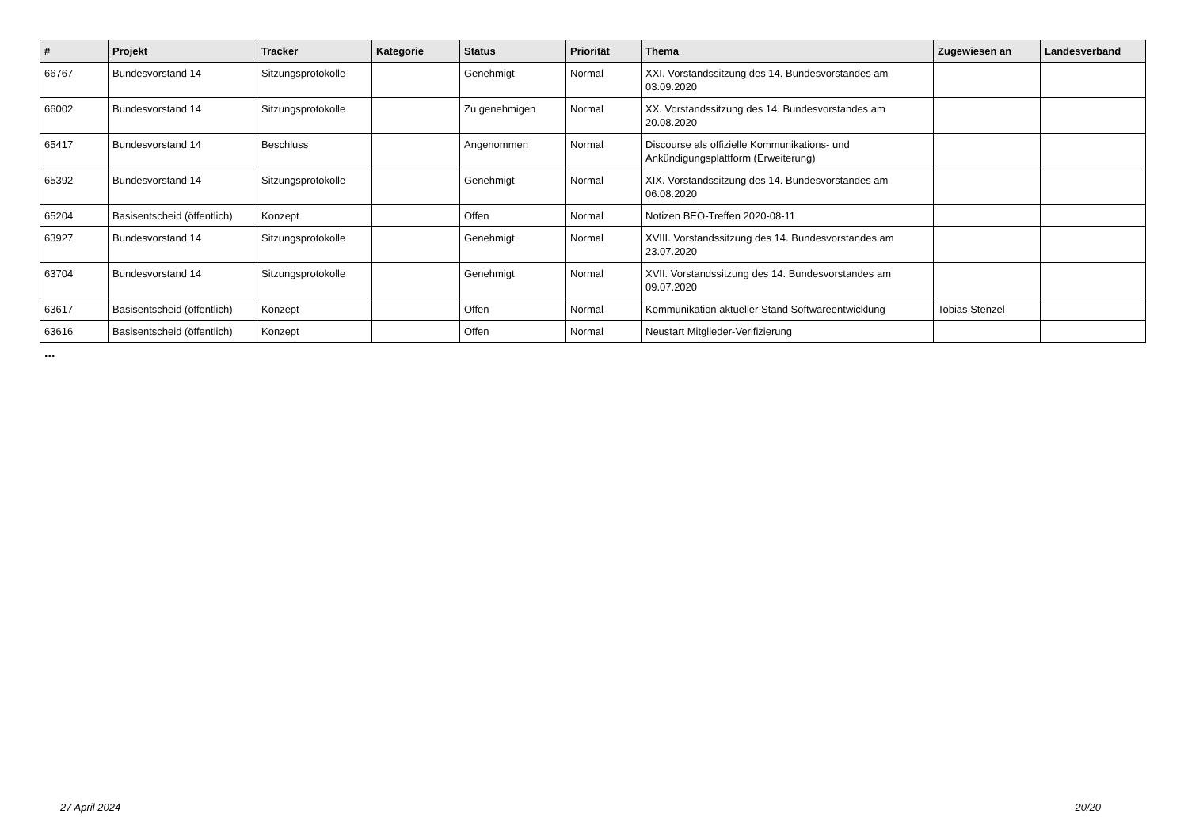| # | Projekt | Tracker | Kategorie | Status | Priorität | Thema | Zugewiesen an | Landesverband |
| --- | --- | --- | --- | --- | --- | --- | --- | --- |
| 66767 | Bundesvorstand 14 | Sitzungsprotokolle | | Genehmigt | Normal | XXI. Vorstandssitzung des 14. Bundesvorstandes am 03.09.2020 | | |
| 66002 | Bundesvorstand 14 | Sitzungsprotokolle | | Zu genehmigen | Normal | XX. Vorstandssitzung des 14. Bundesvorstandes am 20.08.2020 | | |
| 65417 | Bundesvorstand 14 | Beschluss | | Angenommen | Normal | Discourse als offizielle Kommunikations- und Ankündigungsplattform (Erweiterung) | | |
| 65392 | Bundesvorstand 14 | Sitzungsprotokolle | | Genehmigt | Normal | XIX. Vorstandssitzung des 14. Bundesvorstandes am 06.08.2020 | | |
| 65204 | Basisentscheid (öffentlich) | Konzept | | Offen | Normal | Notizen BEO-Treffen 2020-08-11 | | |
| 63927 | Bundesvorstand 14 | Sitzungsprotokolle | | Genehmigt | Normal | XVIII. Vorstandssitzung des 14. Bundesvorstandes am 23.07.2020 | | |
| 63704 | Bundesvorstand 14 | Sitzungsprotokolle | | Genehmigt | Normal | XVII. Vorstandssitzung des 14. Bundesvorstandes am 09.07.2020 | | |
| 63617 | Basisentscheid (öffentlich) | Konzept | | Offen | Normal | Kommunikation aktueller Stand Softwareentwicklung | Tobias Stenzel | |
| 63616 | Basisentscheid (öffentlich) | Konzept | | Offen | Normal | Neustart Mitglieder-Verifizierung | | |
...
27 April 2024 20/20